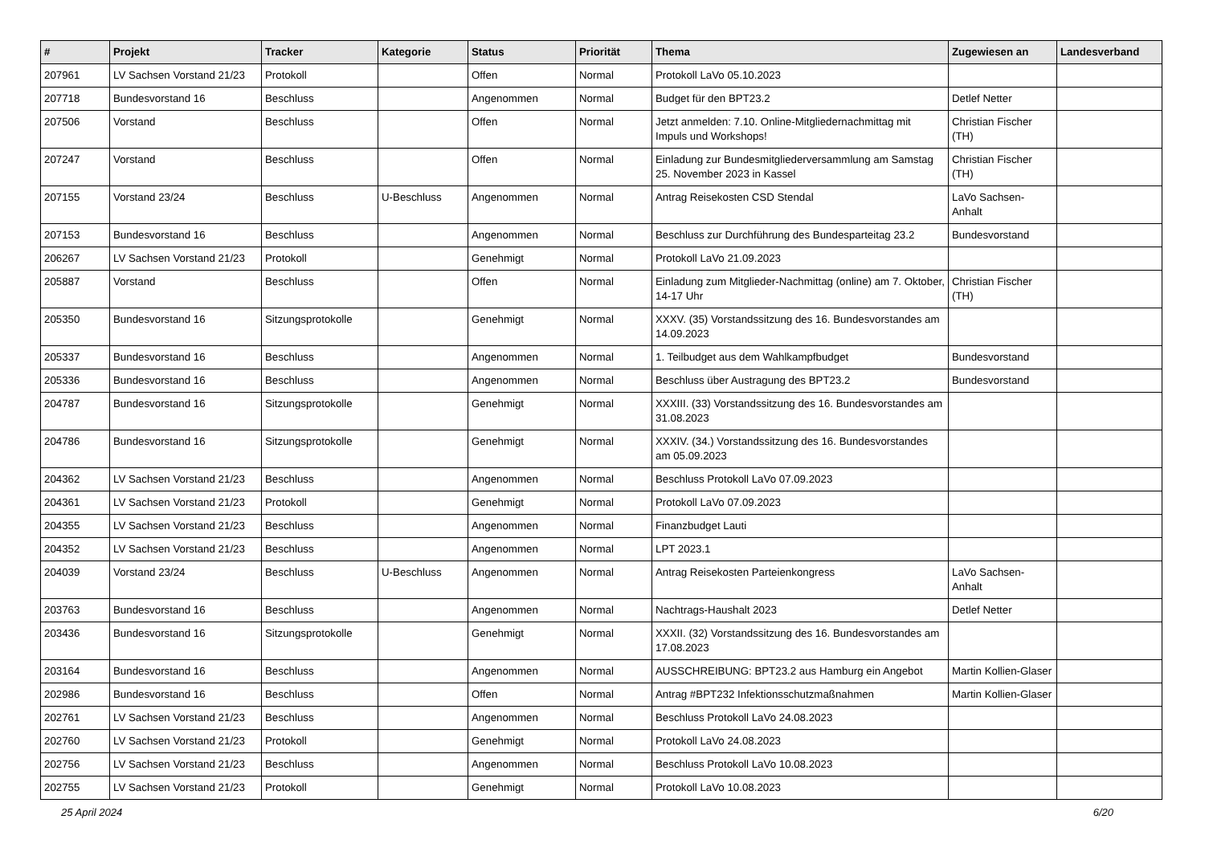| # | Projekt | Tracker | Kategorie | Status | Priorität | Thema | Zugewiesen an | Landesverband |
| --- | --- | --- | --- | --- | --- | --- | --- | --- |
| 207961 | LV Sachsen Vorstand 21/23 | Protokoll | | Offen | Normal | Protokoll LaVo 05.10.2023 | | |
| 207718 | Bundesvorstand 16 | Beschluss | | Angenommen | Normal | Budget für den BPT23.2 | Detlef Netter | |
| 207506 | Vorstand | Beschluss | | Offen | Normal | Jetzt anmelden: 7.10. Online-Mitgliedernachmittag mit Impuls und Workshops! | Christian Fischer (TH) | |
| 207247 | Vorstand | Beschluss | | Offen | Normal | Einladung zur Bundesmitgliederversammlung am Samstag 25. November 2023 in Kassel | Christian Fischer (TH) | |
| 207155 | Vorstand 23/24 | Beschluss | U-Beschluss | Angenommen | Normal | Antrag Reisekosten CSD Stendal | LaVo Sachsen-Anhalt | |
| 207153 | Bundesvorstand 16 | Beschluss | | Angenommen | Normal | Beschluss zur Durchführung des Bundesparteitag 23.2 | Bundesvorstand | |
| 206267 | LV Sachsen Vorstand 21/23 | Protokoll | | Genehmigt | Normal | Protokoll LaVo 21.09.2023 | | |
| 205887 | Vorstand | Beschluss | | Offen | Normal | Einladung zum Mitglieder-Nachmittag (online) am 7. Oktober, 14-17 Uhr | Christian Fischer (TH) | |
| 205350 | Bundesvorstand 16 | Sitzungsprotokolle | | Genehmigt | Normal | XXXV. (35) Vorstandssitzung des 16. Bundesvorstandes am 14.09.2023 | | |
| 205337 | Bundesvorstand 16 | Beschluss | | Angenommen | Normal | 1. Teilbudget aus dem Wahlkampfbudget | Bundesvorstand | |
| 205336 | Bundesvorstand 16 | Beschluss | | Angenommen | Normal | Beschluss über Austragung des BPT23.2 | Bundesvorstand | |
| 204787 | Bundesvorstand 16 | Sitzungsprotokolle | | Genehmigt | Normal | XXXIII. (33) Vorstandssitzung des 16. Bundesvorstandes am 31.08.2023 | | |
| 204786 | Bundesvorstand 16 | Sitzungsprotokolle | | Genehmigt | Normal | XXXIV. (34.) Vorstandssitzung des 16. Bundesvorstandes am 05.09.2023 | | |
| 204362 | LV Sachsen Vorstand 21/23 | Beschluss | | Angenommen | Normal | Beschluss Protokoll LaVo 07.09.2023 | | |
| 204361 | LV Sachsen Vorstand 21/23 | Protokoll | | Genehmigt | Normal | Protokoll LaVo 07.09.2023 | | |
| 204355 | LV Sachsen Vorstand 21/23 | Beschluss | | Angenommen | Normal | Finanzbudget Lauti | | |
| 204352 | LV Sachsen Vorstand 21/23 | Beschluss | | Angenommen | Normal | LPT 2023.1 | | |
| 204039 | Vorstand 23/24 | Beschluss | U-Beschluss | Angenommen | Normal | Antrag Reisekosten Parteienkongress | LaVo Sachsen-Anhalt | |
| 203763 | Bundesvorstand 16 | Beschluss | | Angenommen | Normal | Nachtrags-Haushalt 2023 | Detlef Netter | |
| 203436 | Bundesvorstand 16 | Sitzungsprotokolle | | Genehmigt | Normal | XXXII. (32) Vorstandssitzung des 16. Bundesvorstandes am 17.08.2023 | | |
| 203164 | Bundesvorstand 16 | Beschluss | | Angenommen | Normal | AUSSCHREIBUNG: BPT23.2 aus Hamburg ein Angebot | Martin Kollien-Glaser | |
| 202986 | Bundesvorstand 16 | Beschluss | | Offen | Normal | Antrag #BPT232 Infektionsschutzmaßnahmen | Martin Kollien-Glaser | |
| 202761 | LV Sachsen Vorstand 21/23 | Beschluss | | Angenommen | Normal | Beschluss Protokoll LaVo 24.08.2023 | | |
| 202760 | LV Sachsen Vorstand 21/23 | Protokoll | | Genehmigt | Normal | Protokoll LaVo 24.08.2023 | | |
| 202756 | LV Sachsen Vorstand 21/23 | Beschluss | | Angenommen | Normal | Beschluss Protokoll LaVo 10.08.2023 | | |
| 202755 | LV Sachsen Vorstand 21/23 | Protokoll | | Genehmigt | Normal | Protokoll LaVo 10.08.2023 | | |
25 April 2024 6/20